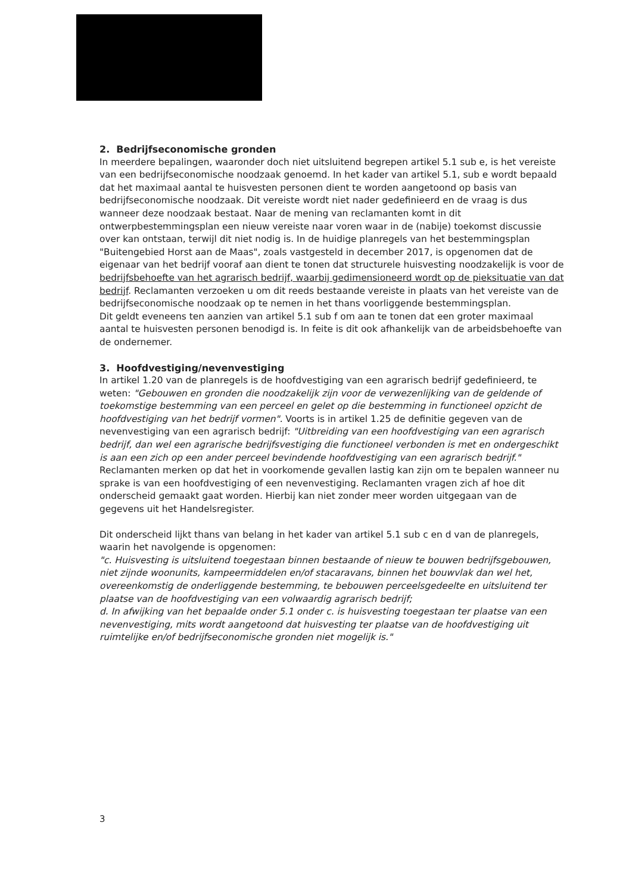2. Bedrijfseconomische gronden
In meerdere bepalingen, waaronder doch niet uitsluitend begrepen artikel 5.1 sub e, is het vereiste van een bedrijfseconomische noodzaak genoemd. In het kader van artikel 5.1, sub e wordt bepaald dat het maximaal aantal te huisvesten personen dient te worden aangetoond op basis van bedrijfseconomische noodzaak. Dit vereiste wordt niet nader gedefinieerd en de vraag is dus wanneer deze noodzaak bestaat. Naar de mening van reclamanten komt in dit ontwerpbestemmingsplan een nieuw vereiste naar voren waar in de (nabije) toekomst discussie over kan ontstaan, terwijl dit niet nodig is. In de huidige planregels van het bestemmingsplan "Buitengebied Horst aan de Maas", zoals vastgesteld in december 2017, is opgenomen dat de eigenaar van het bedrijf vooraf aan dient te tonen dat structurele huisvesting noodzakelijk is voor de bedrijfsbehoefte van het agrarisch bedrijf, waarbij gedimensioneerd wordt op de pieksituatie van dat bedrijf. Reclamanten verzoeken u om dit reeds bestaande vereiste in plaats van het vereiste van de bedrijfseconomische noodzaak op te nemen in het thans voorliggende bestemmingsplan.
Dit geldt eveneens ten aanzien van artikel 5.1 sub f om aan te tonen dat een groter maximaal aantal te huisvesten personen benodigd is. In feite is dit ook afhankelijk van de arbeidsbehoefte van de ondernemer.
3. Hoofdvestiging/nevenvestiging
In artikel 1.20 van de planregels is de hoofdvestiging van een agrarisch bedrijf gedefinieerd, te weten: "Gebouwen en gronden die noodzakelijk zijn voor de verwezenlijking van de geldende of toekomstige bestemming van een perceel en gelet op die bestemming in functioneel opzicht de hoofdvestiging van het bedrijf vormen". Voorts is in artikel 1.25 de definitie gegeven van de nevenvestiging van een agrarisch bedrijf: "Uitbreiding van een hoofdvestiging van een agrarisch bedrijf, dan wel een agrarische bedrijfsvestiging die functioneel verbonden is met en ondergeschikt is aan een zich op een ander perceel bevindende hoofdvestiging van een agrarisch bedrijf."
Reclamanten merken op dat het in voorkomende gevallen lastig kan zijn om te bepalen wanneer nu sprake is van een hoofdvestiging of een nevenvestiging. Reclamanten vragen zich af hoe dit onderscheid gemaakt gaat worden. Hierbij kan niet zonder meer worden uitgegaan van de gegevens uit het Handelsregister.
Dit onderscheid lijkt thans van belang in het kader van artikel 5.1 sub c en d van de planregels, waarin het navolgende is opgenomen:
"c. Huisvesting is uitsluitend toegestaan binnen bestaande of nieuw te bouwen bedrijfsgebouwen, niet zijnde woonunits, kampeermiddelen en/of stacaravans, binnen het bouwvlak dan wel het, overeenkomstig de onderliggende bestemming, te bebouwen perceelsgedeelte en uitsluitend ter plaatse van de hoofdvestiging van een volwaardig agrarisch bedrijf;
d. In afwijking van het bepaalde onder 5.1 onder c. is huisvesting toegestaan ter plaatse van een nevenvestiging, mits wordt aangetoond dat huisvesting ter plaatse van de hoofdvestiging uit ruimtelijke en/of bedrijfseconomische gronden niet mogelijk is."
3